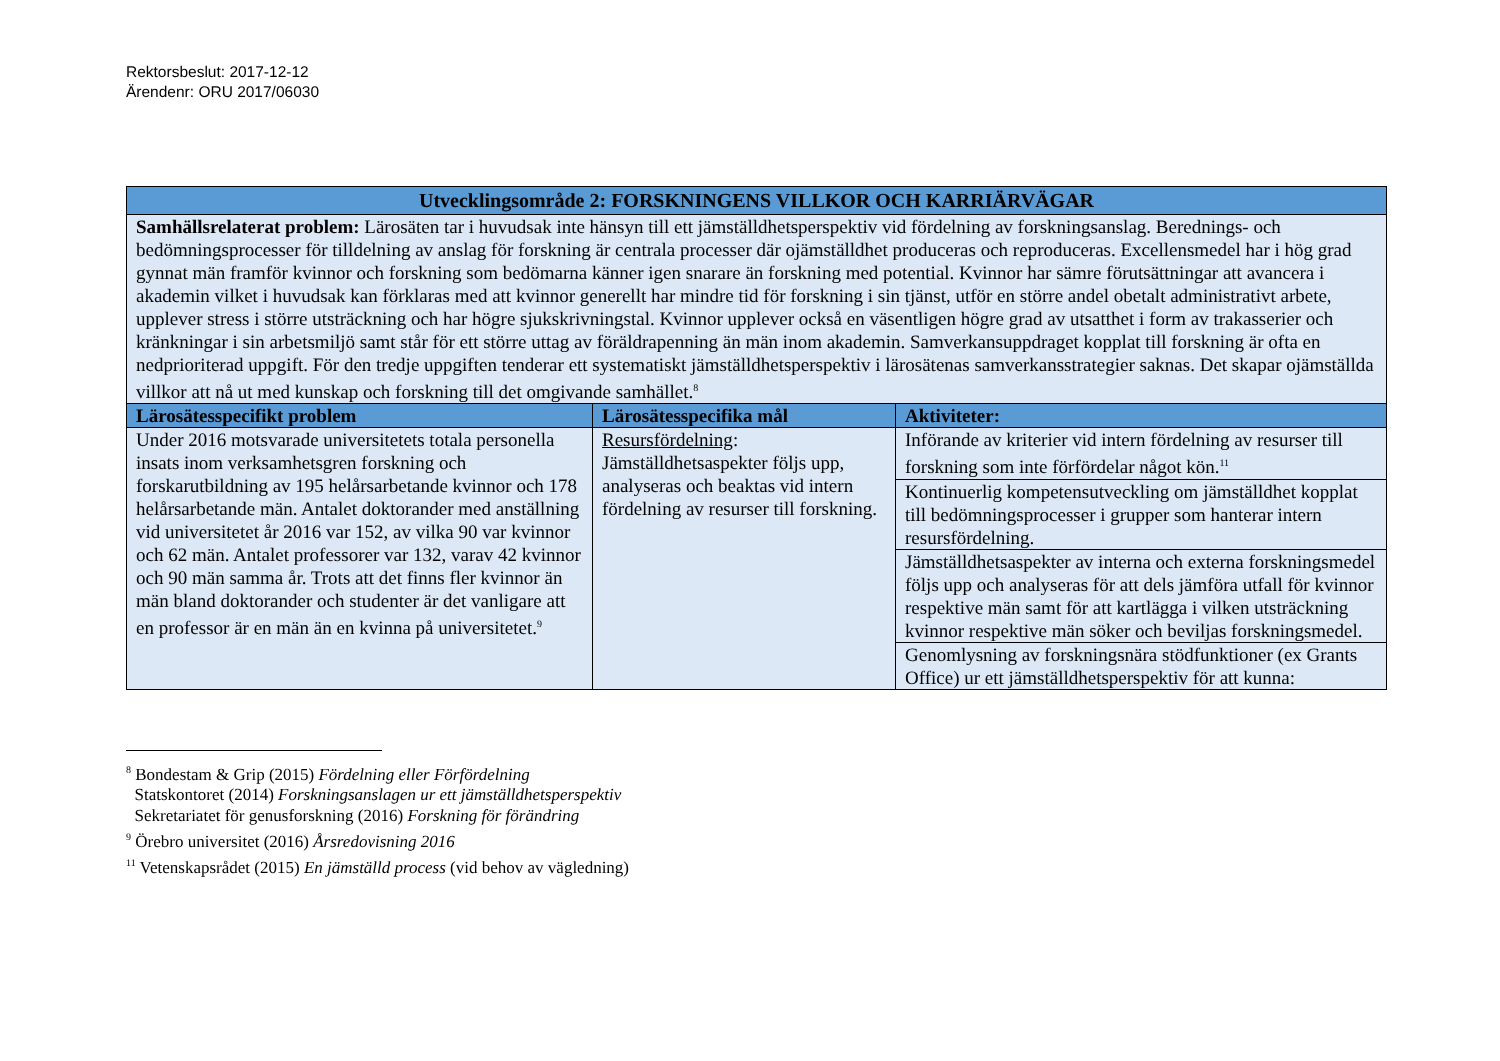Rektorsbeslut: 2017-12-12
Ärendenr: ORU 2017/06030
| Utvecklingsområde 2: FORSKNINGENS VILLKOR OCH KARRIÄRVÄGAR | | |
| --- | --- | --- |
| Samhällsrelaterat problem: Lärosäten tar i huvudsak inte hänsyn till ett jämställdhetsperspektiv vid fördelning av forskningsanslag. Berednings- och bedömningsprocesser för tilldelning av anslag för forskning är centrala processer där ojämställdhet produceras och reproduceras. Excellensmedel har i hög grad gynnat män framför kvinnor och forskning som bedömarna känner igen snarare än forskning med potential. Kvinnor har sämre förutsättningar att avancera i akademin vilket i huvudsak kan förklaras med att kvinnor generellt har mindre tid för forskning i sin tjänst, utför en större andel obetalt administrativt arbete, upplever stress i större utsträckning och har högre sjukskrivningstal. Kvinnor upplever också en väsentligen högre grad av utsatthet i form av trakasserier och kränkningar i sin arbetsmiljö samt står för ett större uttag av föräldrapenning än män inom akademin. Samverkansuppdraget kopplat till forskning är ofta en nedprioriterad uppgift. För den tredje uppgiften tenderar ett systematiskt jämställdhetsperspektiv i lärosätenas samverkansstrategier saknas. Det skapar ojämställda villkor att nå ut med kunskap och forskning till det omgivande samhället.<sup>8</sup> | | |
| Lärosätesspecifikt problem | Lärosätesspecifika mål | Aktiviteter: |
| Under 2016 motsvarade universitetets totala personella insats inom verksamhetsgren forskning och forskarutbildning av 195 helårsarbetande kvinnor och 178 helårsarbetande män. Antalet doktorander med anställning vid universitetet år 2016 var 152, av vilka 90 var kvinnor och 62 män. Antalet professorer var 132, varav 42 kvinnor och 90 män samma år. Trots att det finns fler kvinnor än män bland doktorander och studenter är det vanligare att en professor är en män än en kvinna på universitetet.<sup>9</sup> | Resursfördelning : Jämställdhetsaspekter följs upp, analyseras och beaktas vid intern fördelning av resurser till forskning. | Införande av kriterier vid intern fördelning av resurser till forskning som inte förfördelar något kön.<sup>11</sup> |
| | | Kontinuerlig kompetensutveckling om jämställdhet kopplat till bedömningsprocesser i grupper som hanterar intern resursfördelning. |
| | | Jämställdhetsaspekter av interna och externa forskningsmedel följs upp och analyseras för att dels jämföra utfall för kvinnor respektive män samt för att kartlägga i vilken utsträckning kvinnor respektive män söker och beviljas forskningsmedel. |
| | | Genomlysning av forskningsnära stödfunktioner (ex Grants Office) ur ett jämställdhetsperspektiv för att kunna: |
<sup>8</sup> Bondestam & Grip (2015) Fördelning eller Förfördelning
Statskontoret (2014) Forskningsanslagen ur ett jämställdhetsperspektiv
Sekretariatet för genusforskning (2016) Forskning för förändring
<sup>9</sup> Örebro universitet (2016) Årsredovisning 2016
<sup>11</sup> Vetenskapsrådet (2015) En jämställd process (vid behov av vägledning)